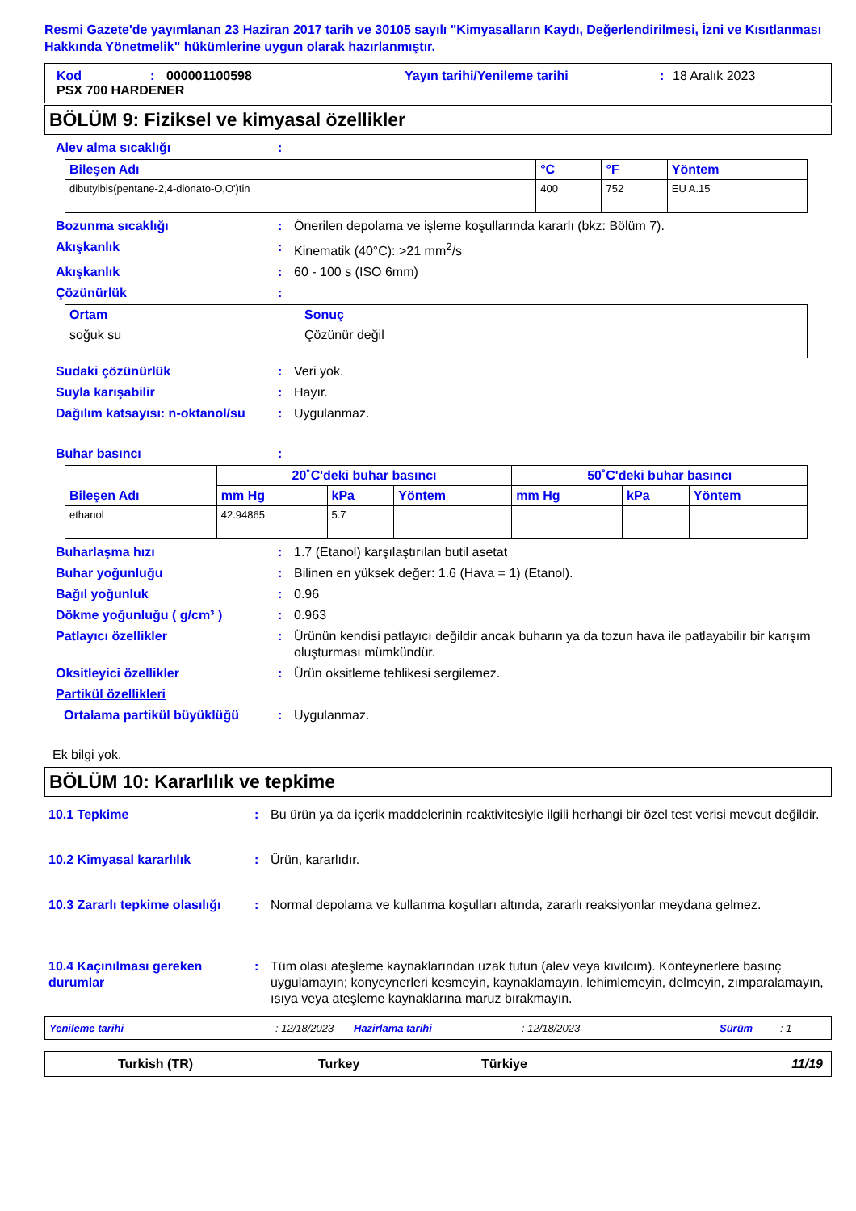Resmi Gazete'de yayımlanan 23 Haziran 2017 tarih ve 30105 sayılı "Kimyasalların Kaydı, Değerlendirilmesi, İzni ve Kısıtlanması Hakkında Yönetmelik" hükümlerine uygun olarak hazırlanmıştır.
Kod: 000001100598 Yayın tarihi/Yenileme tarihi: 18 Aralık 2023
PSX 700 HARDENER
BÖLÜM 9: Fiziksel ve kimyasal özellikler
Alev alma sıcaklığı:
| Bileşen Adı | °C | °F | Yöntem |
| --- | --- | --- | --- |
| dibutylbis(pentane-2,4-dionato-O,O')tin | 400 | 752 | EU A.15 |
Bozunma sıcaklığı: Önerilen depolama ve işleme koşullarında kararlı (bkz: Bölüm 7).
Akışkanlık: Kinematik (40°C): >21 mm<sup>2</sup>/s
Akışkanlık: 60 - 100 s (ISO 6mm)
Çözünürlük:
| Ortam | Sonuç |
| --- | --- |
| soğuk su | Çözünür değil |
Sudaki çözünürlük: Veri yok.
Suyla karışabilir: Hayır.
Dağılım katsayısı: n-oktanol/su: Uygulanmaz.
Buhar basıncı:
| Bileşen Adı | 20˚C'deki buhar basıncı | | | 50˚C'deki buhar basıncı | | |
| --- | --- | --- | --- | --- | --- | --- |
| | mm Hg | kPa | Yöntem | mm Hg | kPa | Yöntem |
| ethanol | 42.94865 | 5.7 | | | | |
Buharlaşma hızı: 1.7 (Etanol) karşılaştırılan butil asetat
Buhar yoğunluğu: Bilinen en yüksek değer: 1.6 (Hava = 1) (Etanol).
Bağıl yoğunluk: 0.96
Dökme yoğunluğu ( g/cm³ ): 0.963
Patlayıcı özellikler: Ürünün kendisi patlayıcı değildir ancak buharın ya da tozun hava ile patlayabilir bir karışım oluşturması mümkündür.
Oksitleyici özellikler: Ürün oksitleme tehlikesi sergilemez.
Partikül özellikleri
Ortalama partikül büyüklüğü: Uygulanmaz.
Ek bilgi yok.
BÖLÜM 10: Kararlılık ve tepkime
10.1 Tepkime: Bu ürün ya da içerik maddelerinin reaktivitesiyle ilgili herhangi bir özel test verisi mevcut değildir.
10.2 Kimyasal kararlılık: Ürün, kararlıdır.
10.3 Zararlı tepkime olasılığı: Normal depolama ve kullanma koşulları altında, zararlı reaksiyonlar meydana gelmez.
10.4 Kaçınılması gereken durumlar: Tüm olası ateşleme kaynaklarından uzak tutun (alev veya kıvılcım). Konteynerlere basınç uygulamayın; konyeynerleri kesmeyin, kaynaklamayın, lehimlemeyin, delmeyin, zımparalamayın, ısıya veya ateşleme kaynaklarına maruz bırakmayın.
Yenileme tarihi: 12/18/2023 Hazirlama tarihi: 12/18/2023 Sürüm: 1
Turkish (TR) Turkey Türkiye 11/19